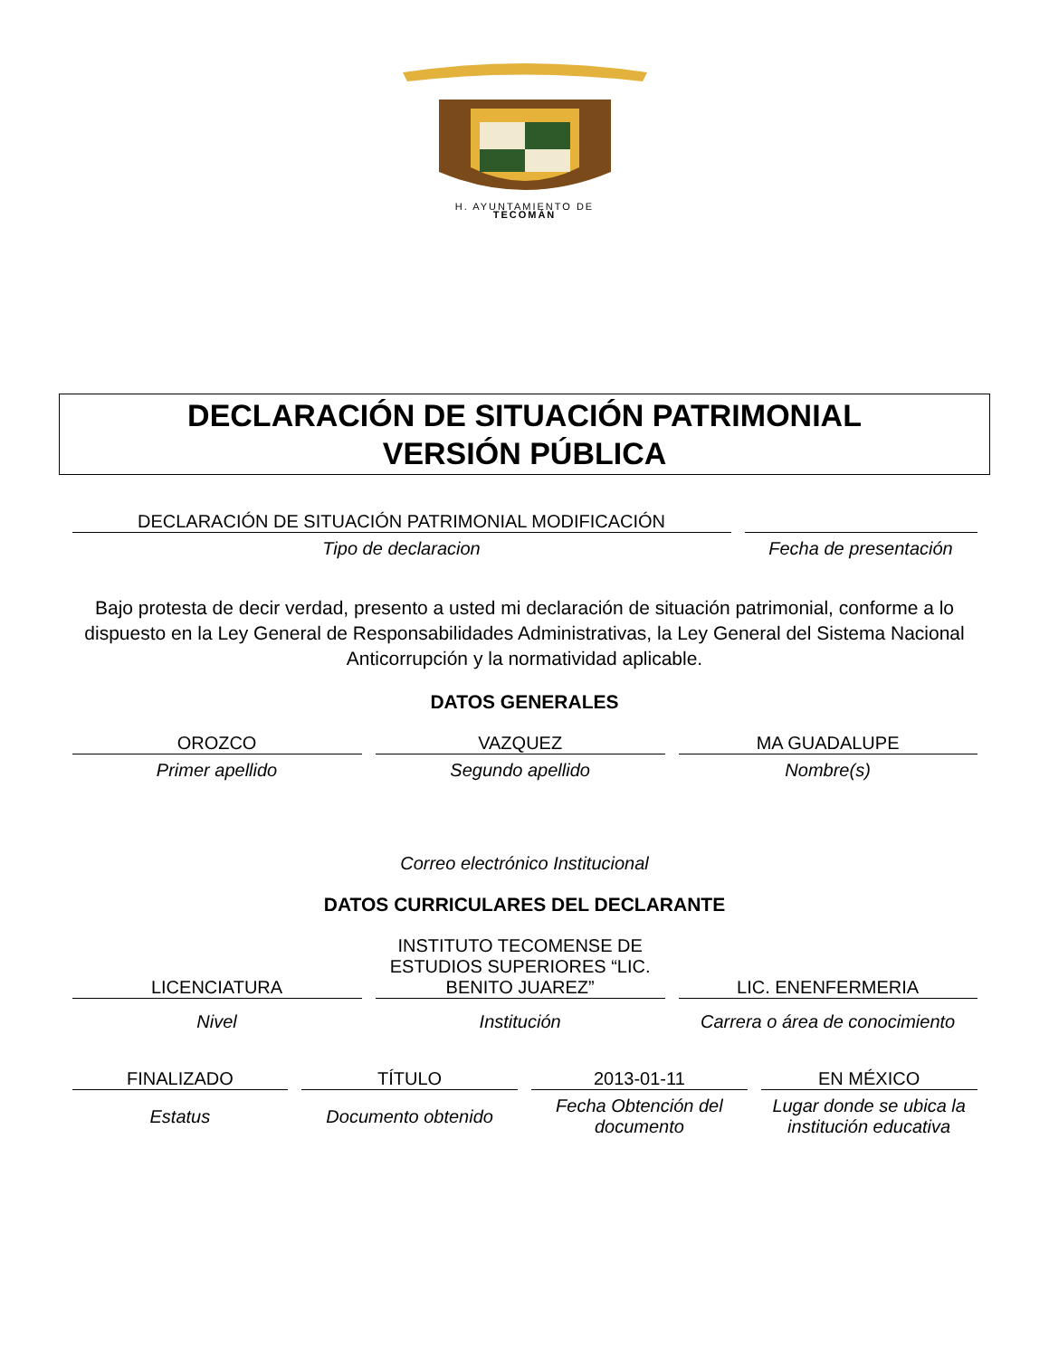H. AYUNTAMIENTO DE
TECOMÁN
DECLARACIÓN DE SITUACIÓN PATRIMONIAL
VERSIÓN PÚBLICA
| DECLARACIÓN DE SITUACIÓN PATRIMONIAL MODIFICACIÓN | |
| Tipo de declaracion | Fecha de presentación |
Bajo protesta de decir verdad, presento a usted mi declaración de situación patrimonial, conforme a lo dispuesto en la Ley General de Responsabilidades Administrativas, la Ley General del Sistema Nacional Anticorrupción y la normatividad aplicable.
DATOS GENERALES
| OROZCO | VAZQUEZ | MA GUADALUPE |
| Primer apellido | Segundo apellido | Nombre(s) |
Correo electrónico Institucional
DATOS CURRICULARES DEL DECLARANTE
| | INSTITUTO TECOMENSE DE ESTUDIOS SUPERIORES “LIC. BENITO JUAREZ” | |
| LICENCIATURA | | LIC. ENENFERMERIA |
| Nivel | Institución | Carrera o área de conocimiento |
| FINALIZADO | TÍTULO | 2013-01-11 | EN MÉXICO |
| Estatus | Documento obtenido | Fecha Obtención del documento | Lugar donde se ubica la institución educativa |